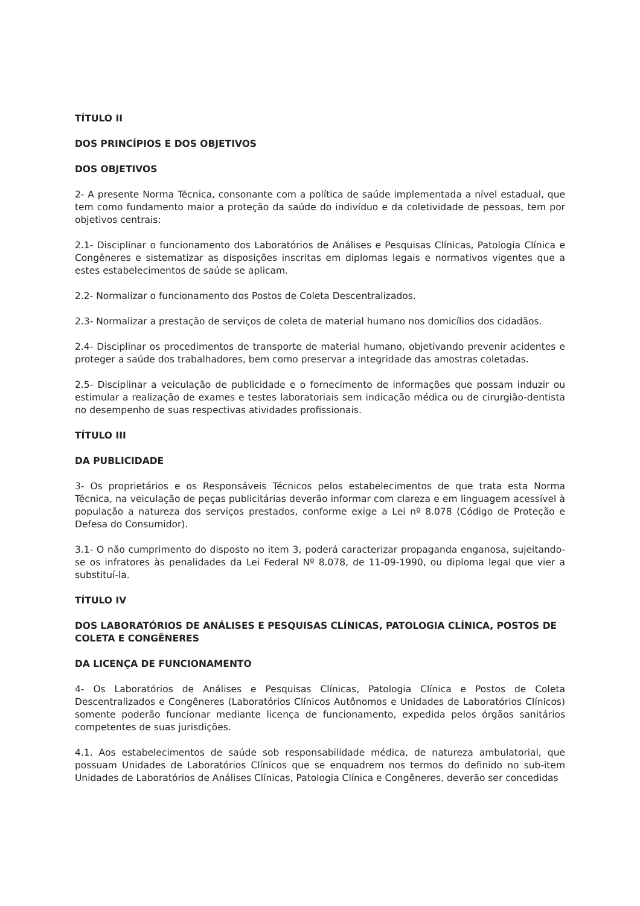TÍTULO II
DOS PRINCÍPIOS E DOS OBJETIVOS
DOS OBJETIVOS
2- A presente Norma Técnica, consonante com a política de saúde implementada a nível estadual, que tem como fundamento maior a proteção da saúde do indivíduo e da coletividade de pessoas, tem por objetivos centrais:
2.1- Disciplinar o funcionamento dos Laboratórios de Análises e Pesquisas Clínicas, Patologia Clínica e Congêneres e sistematizar as disposições inscritas em diplomas legais e normativos vigentes que a estes estabelecimentos de saúde se aplicam.
2.2- Normalizar o funcionamento dos Postos de Coleta Descentralizados.
2.3- Normalizar a prestação de serviços de coleta de material humano nos domicílios dos cidadãos.
2.4- Disciplinar os procedimentos de transporte de material humano, objetivando prevenir acidentes e proteger a saúde dos trabalhadores, bem como preservar a integridade das amostras coletadas.
2.5- Disciplinar a veiculação de publicidade e o fornecimento de informações que possam induzir ou estimular a realização de exames e testes laboratoriais sem indicação médica ou de cirurgião-dentista no desempenho de suas respectivas atividades profissionais.
TÍTULO III
DA PUBLICIDADE
3- Os proprietários e os Responsáveis Técnicos pelos estabelecimentos de que trata esta Norma Técnica, na veiculação de peças publicitárias deverão informar com clareza e em linguagem acessível à população a natureza dos serviços prestados, conforme exige a Lei nº 8.078 (Código de Proteção e Defesa do Consumidor).
3.1- O não cumprimento do disposto no item 3, poderá caracterizar propaganda enganosa, sujeitando-se os infratores às penalidades da Lei Federal Nº 8.078, de 11-09-1990, ou diploma legal que vier a substituí-la.
TÍTULO IV
DOS LABORATÓRIOS DE ANÁLISES E PESQUISAS CLÍNICAS, PATOLOGIA CLÍNICA, POSTOS DE COLETA E CONGÊNERES
DA LICENÇA DE FUNCIONAMENTO
4- Os Laboratórios de Análises e Pesquisas Clínicas, Patologia Clínica e Postos de Coleta Descentralizados e Congêneres (Laboratórios Clínicos Autônomos e Unidades de Laboratórios Clínicos) somente poderão funcionar mediante licença de funcionamento, expedida pelos órgãos sanitários competentes de suas jurisdições.
4.1. Aos estabelecimentos de saúde sob responsabilidade médica, de natureza ambulatorial, que possuam Unidades de Laboratórios Clínicos que se enquadrem nos termos do definido no sub-item Unidades de Laboratórios de Análises Clínicas, Patologia Clínica e Congêneres, deverão ser concedidas